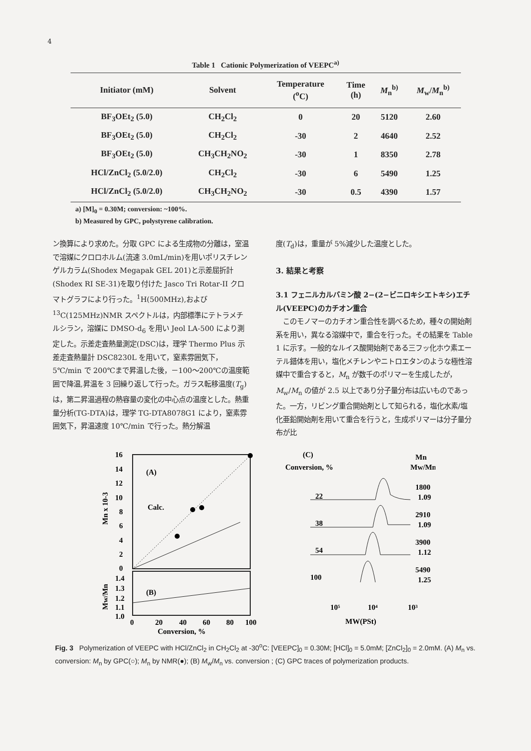4
Table 1 Cationic Polymerization of VEEPC<sup>a)</sup>
| Initiator (mM) | Solvent | Temperature (<sup>o</sup>C) | Time (h) | M<sub>n</sub><sup>b)</sup> | M<sub>w</sub>/ M<sub>n</sub><sup>b)</sup> |
| --- | --- | --- | --- | --- | --- |
| BF<sub>3</sub>OEt<sub>2</sub> (5.0) | CH<sub>2</sub>Cl<sub>2</sub> | 0 | 20 | 5120 | 2.60 |
| BF<sub>3</sub>OEt<sub>2</sub> (5.0) | CH<sub>2</sub>Cl<sub>2</sub> | -30 | 2 | 4640 | 2.52 |
| BF<sub>3</sub>OEt<sub>2</sub> (5.0) | CH<sub>3</sub>CH<sub>2</sub>NO<sub>2</sub> | -30 | 1 | 8350 | 2.78 |
| HCl/ZnCl<sub>2</sub> (5.0/2.0) | CH<sub>2</sub>Cl<sub>2</sub> | -30 | 6 | 5490 | 1.25 |
| HCl/ZnCl<sub>2</sub> (5.0/2.0) | CH<sub>3</sub>CH<sub>2</sub>NO<sub>2</sub> | -30 | 0.5 | 4390 | 1.57 |
a) [M]<sub>0</sub> = 0.30M; conversion: ~100%.
b) Measured by GPC, polystyrene calibration.
ン換算により求めた。分取 GPC による生成物の分離は，室温で溶媒にクロロホルム(流速 3.0mL/min)を用いポリスチレンゲルカラム(Shodex Megapak GEL 201)と示差屈折計(Shodex RI SE-31)を取り付けた Jasco Tri Rotar-II クロマトグラフにより行った。<sup>1</sup>H(500MHz),および <sup>13</sup>C(125MHz)NMR スペクトルは，内部標準にテトラメチルシラン，溶媒に DMSO-d<sub>6</sub> を用い Jeol LA-500 により測定した。示差走査熱量測定(DSC)は，理学 Thermo Plus 示差走査熱量計 DSC8230L を用いて，窒素雰囲気下，5℃/min で 200℃まで昇温した後，－100～200℃の温度範囲で降温,昇温を 3 回繰り返して行った。ガラス転移温度(T<sub>g</sub>)は，第二昇温過程の熱容量の変化の中心点の温度とした。熱重量分析(TG-DTA)は，理学 TG-DTA8078G1 により，窒素雰囲気下，昇温速度 10℃/min で行った。熱分解温
度(T<sub>d</sub>)は，重量が 5%減少した温度とした。
3. 結果と考察
3.1 フェニルカルバミン酸 2−(2−ビニロキシエトキシ)エチル(VEEPC)のカチオン重合
　このモノマーのカチオン重合性を調べるため，種々の開始剤系を用い，異なる溶媒中で，重合を行った。その結果を Table 1 に示す。一般的なルイス酸開始剤である三フッ化ホウ素エーテル錯体を用い，塩化メチレンやニトロエタンのような極性溶媒中で重合すると，M<sub>n</sub> が数千のポリマーを生成したが，M<sub>w</sub>/M<sub>n</sub> の値が 2.5 以上であり分子量分布は広いものであった。一方，リビング重合開始剤として知られる，塩化水素/塩化亜鉛開始剤を用いて重合を行うと，生成ポリマーは分子量分布が比
16
14
12
10
8
6
4
2
0
1.4
1.3
1.2
1.1
1.0
(A)
Calc.
(B)
0
20
40
60
80
100
Conversion, %
Mn x 10-3
Mw/Mn
(C)
Conversion, %
Mn
Mw/Mn
22
1800
1.09
38
2910
1.09
54
3900
1.12
100
5490
1.25
10⁵
10⁴
10³
MW(PSt)
Fig. 3 Polymerization of VEEPC with HCl/ZnCl<sub>2</sub> in CH<sub>2</sub>Cl<sub>2</sub> at -30<sup>o</sup>C: [VEEPC]<sub>0</sub> = 0.30M; [HCl]<sub>0</sub> = 5.0mM; [ZnCl<sub>2</sub>]<sub>0</sub> = 2.0mM. (A) M<sub>n</sub> vs. conversion: M<sub>n</sub> by GPC(○); M<sub>n</sub> by NMR(●); (B) M<sub>w</sub>/M<sub>n</sub> vs. conversion ; (C) GPC traces of polymerization products.